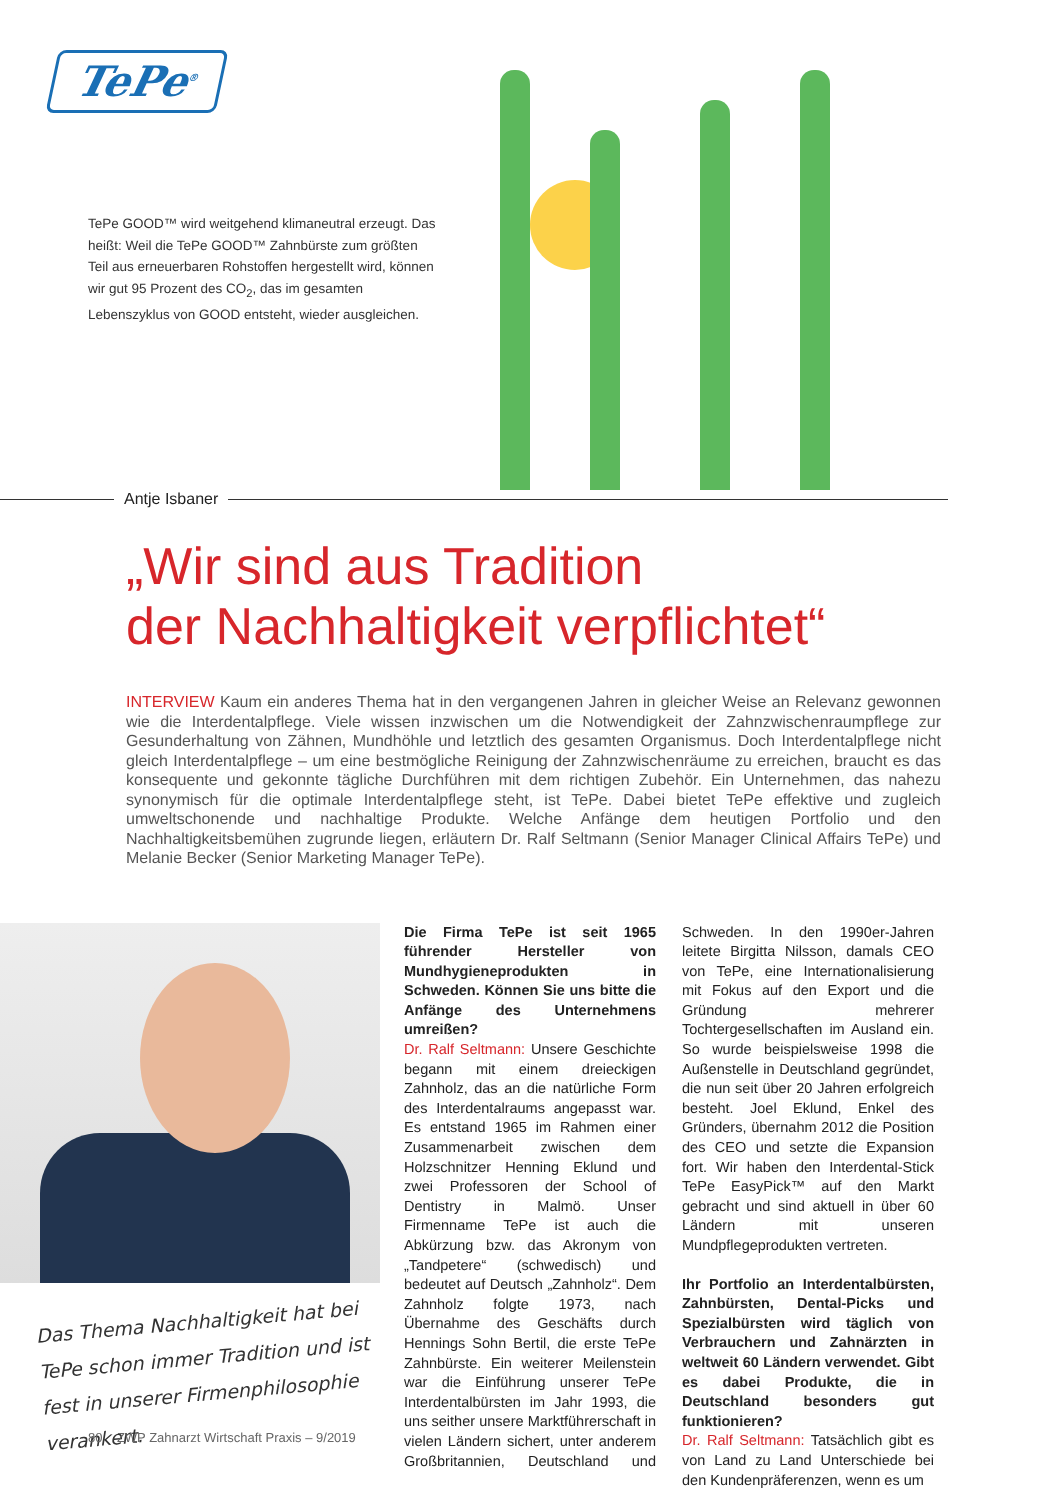TePe<sup>®</sup>
TePe GOOD™ wird weitgehend klimaneutral erzeugt. Das heißt: Weil die TePe GOOD™ Zahnbürste zum größten Teil aus erneuerbaren Rohstoffen hergestellt wird, können wir gut 95 Prozent des CO<sub>2</sub>, das im gesamten Lebenszyklus von GOOD entsteht, wieder ausgleichen.
Antje Isbaner
„Wir sind aus Tradition
der Nachhaltigkeit verpflichtet“
INTERVIEW Kaum ein anderes Thema hat in den vergangenen Jahren in gleicher Weise an Relevanz gewonnen wie die Interdentalpflege. Viele wissen inzwischen um die Notwendigkeit der Zahnzwischenraumpflege zur Gesunderhaltung von Zähnen, Mundhöhle und letztlich des gesamten Organismus. Doch Interdentalpflege nicht gleich Interdentalpflege – um eine bestmögliche Reinigung der Zahnzwischenräume zu erreichen, braucht es das konsequente und gekonnte tägliche Durchführen mit dem richtigen Zubehör. Ein Unternehmen, das nahezu synonymisch für die optimale Interdentalpflege steht, ist TePe. Dabei bietet TePe effektive und zugleich umweltschonende und nachhaltige Produkte. Welche Anfänge dem heutigen Portfolio und den Nachhaltigkeitsbemühen zugrunde liegen, erläutern Dr. Ralf Seltmann (Senior Manager Clinical Affairs TePe) und Melanie Becker (Senior Marketing Manager TePe).
Das Thema Nachhaltigkeit hat bei TePe schon immer Tradition und ist fest in unserer Firmen­philosophie verankert.
Die Firma TePe ist seit 1965 führender Hersteller von Mundhygieneprodukten in Schweden. Können Sie uns bitte die Anfänge des Unternehmens umreißen?
Dr. Ralf Seltmann: Unsere Geschichte begann mit einem dreieckigen Zahnholz, das an die natürliche Form des Interdentalraums angepasst war. Es entstand 1965 im Rahmen einer Zusammenarbeit zwischen dem Holzschnitzer Henning Eklund und zwei Professoren der School of Dentistry in Malmö. Unser Firmenname TePe ist auch die Abkürzung bzw. das Akronym von „Tandpetere“ (schwedisch) und bedeutet auf Deutsch „Zahnholz“. Dem Zahnholz folgte 1973, nach Übernahme des Geschäfts durch Hennings Sohn Bertil, die erste TePe Zahnbürste. Ein weiterer Meilenstein war die Einführung unserer TePe Interdentalbürsten im Jahr 1993, die uns seither unsere Marktführerschaft in vielen Ländern sichert, unter anderem Großbritannien, Deutschland und Schweden. In den 1990er-Jahren leitete Birgitta Nilsson, damals CEO von TePe, eine Internationalisierung mit Fokus auf den Export und die Gründung mehrerer Tochtergesellschaften im Ausland ein. So wurde beispielsweise 1998 die Außenstelle in Deutschland gegründet, die nun seit über 20 Jahren erfolgreich besteht. Joel Eklund, Enkel des Gründers, übernahm 2012 die Position des CEO und setzte die Expansion fort. Wir haben den Interdental-Stick TePe EasyPick™ auf den Markt gebracht und sind aktuell in über 60 Ländern mit unseren Mundpflegeprodukten vertreten.
Ihr Portfolio an Interdentalbürsten, Zahnbürsten, Dental-Picks und Spezialbürsten wird täglich von Verbrauchern und Zahnärzten in weltweit 60 Ländern verwendet. Gibt es dabei Produkte, die in Deutschland besonders gut funktionieren?
Dr. Ralf Seltmann: Tatsächlich gibt es von Land zu Land Unterschiede bei den Kundenpräferenzen, wenn es um
80 ZWP Zahnarzt Wirtschaft Praxis – 9/2019